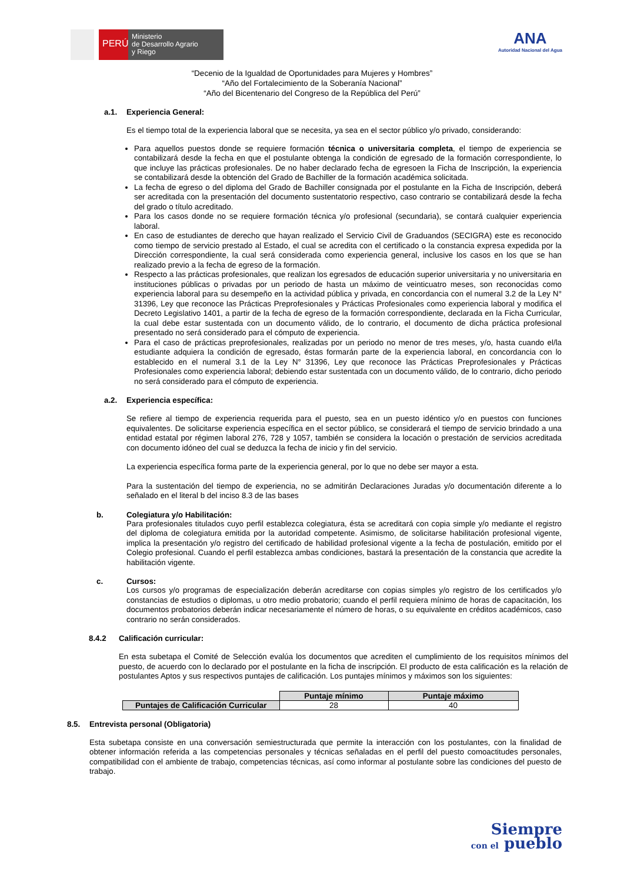PERÚ
Ministerio
de Desarrollo Agrario
y Riego
ANA
Autoridad Nacional del Agua
“Decenio de la Igualdad de Oportunidades para Mujeres y Hombres”
“Año del Fortalecimiento de la Soberanía Nacional”
“Año del Bicentenario del Congreso de la República del Perú”
a.1. Experiencia General:
Es el tiempo total de la experiencia laboral que se necesita, ya sea en el sector público y/o privado, considerando:
Para aquellos puestos donde se requiere formación técnica o universitaria completa, el tiempo de experiencia se contabilizará desde la fecha en que el postulante obtenga la condición de egresado de la formación correspondiente, lo que incluye las prácticas profesionales. De no haber declarado fecha de egresoen la Ficha de Inscripción, la experiencia se contabilizará desde la obtención del Grado de Bachiller de la formación académica solicitada.
La fecha de egreso o del diploma del Grado de Bachiller consignada por el postulante en la Ficha de Inscripción, deberá ser acreditada con la presentación del documento sustentatorio respectivo, caso contrario se contabilizará desde la fecha del grado o título acreditado.
Para los casos donde no se requiere formación técnica y/o profesional (secundaria), se contará cualquier experiencia laboral.
En caso de estudiantes de derecho que hayan realizado el Servicio Civil de Graduandos (SECIGRA) este es reconocido como tiempo de servicio prestado al Estado, el cual se acredita con el certificado o la constancia expresa expedida por la Dirección correspondiente, la cual será considerada como experiencia general, inclusive los casos en los que se han realizado previo a la fecha de egreso de la formación.
Respecto a las prácticas profesionales, que realizan los egresados de educación superior universitaria y no universitaria en instituciones públicas o privadas por un periodo de hasta un máximo de veinticuatro meses, son reconocidas como experiencia laboral para su desempeño en la actividad pública y privada, en concordancia con el numeral 3.2 de la Ley N° 31396, Ley que reconoce las Prácticas Preprofesionales y Prácticas Profesionales como experiencia laboral y modifica el Decreto Legislativo 1401, a partir de la fecha de egreso de la formación correspondiente, declarada en la Ficha Curricular, la cual debe estar sustentada con un documento válido, de lo contrario, el documento de dicha práctica profesional presentado no será considerado para el cómputo de experiencia.
Para el caso de prácticas preprofesionales, realizadas por un periodo no menor de tres meses, y/o, hasta cuando el/la estudiante adquiera la condición de egresado, éstas formarán parte de la experiencia laboral, en concordancia con lo establecido en el numeral 3.1 de la Ley N° 31396, Ley que reconoce las Prácticas Preprofesionales y Prácticas Profesionales como experiencia laboral; debiendo estar sustentada con un documento válido, de lo contrario, dicho periodo no será considerado para el cómputo de experiencia.
a.2. Experiencia específica:
Se refiere al tiempo de experiencia requerida para el puesto, sea en un puesto idéntico y/o en puestos con funciones equivalentes. De solicitarse experiencia específica en el sector público, se considerará el tiempo de servicio brindado a una entidad estatal por régimen laboral 276, 728 y 1057, también se considera la locación o prestación de servicios acreditada con documento idóneo del cual se deduzca la fecha de inicio y fin del servicio.
La experiencia específica forma parte de la experiencia general, por lo que no debe ser mayor a esta.
Para la sustentación del tiempo de experiencia, no se admitirán Declaraciones Juradas y/o documentación diferente a lo señalado en el literal b del inciso 8.3 de las bases
b. Colegiatura y/o Habilitación:
Para profesionales titulados cuyo perfil establezca colegiatura, ésta se acreditará con copia simple y/o mediante el registro del diploma de colegiatura emitida por la autoridad competente. Asimismo, de solicitarse habilitación profesional vigente, implica la presentación y/o registro del certificado de habilidad profesional vigente a la fecha de postulación, emitido por el Colegio profesional. Cuando el perfil establezca ambas condiciones, bastará la presentación de la constancia que acredite la habilitación vigente.
c. Cursos:
Los cursos y/o programas de especialización deberán acreditarse con copias simples y/o registro de los certificados y/o constancias de estudios o diplomas, u otro medio probatorio; cuando el perfil requiera mínimo de horas de capacitación, los documentos probatorios deberán indicar necesariamente el número de horas, o su equivalente en créditos académicos, caso contrario no serán considerados.
8.4.2 Calificación curricular:
En esta subetapa el Comité de Selección evalúa los documentos que acrediten el cumplimiento de los requisitos mínimos del puesto, de acuerdo con lo declarado por el postulante en la ficha de inscripción. El producto de esta calificación es la relación de postulantes Aptos y sus respectivos puntajes de calificación. Los puntajes mínimos y máximos son los siguientes:
| | Puntaje mínimo | Puntaje máximo |
| Puntajes de Calificación Curricular | 28 | 40 |
8.5. Entrevista personal (Obligatoria)
Esta subetapa consiste en una conversación semiestructurada que permite la interacción con los postulantes, con la finalidad de obtener información referida a las competencias personales y técnicas señaladas en el perfil del puesto comoactitudes personales, compatibilidad con el ambiente de trabajo, competencias técnicas, así como informar al postulante sobre las condiciones del puesto de trabajo.
Siempre
con el pueblo